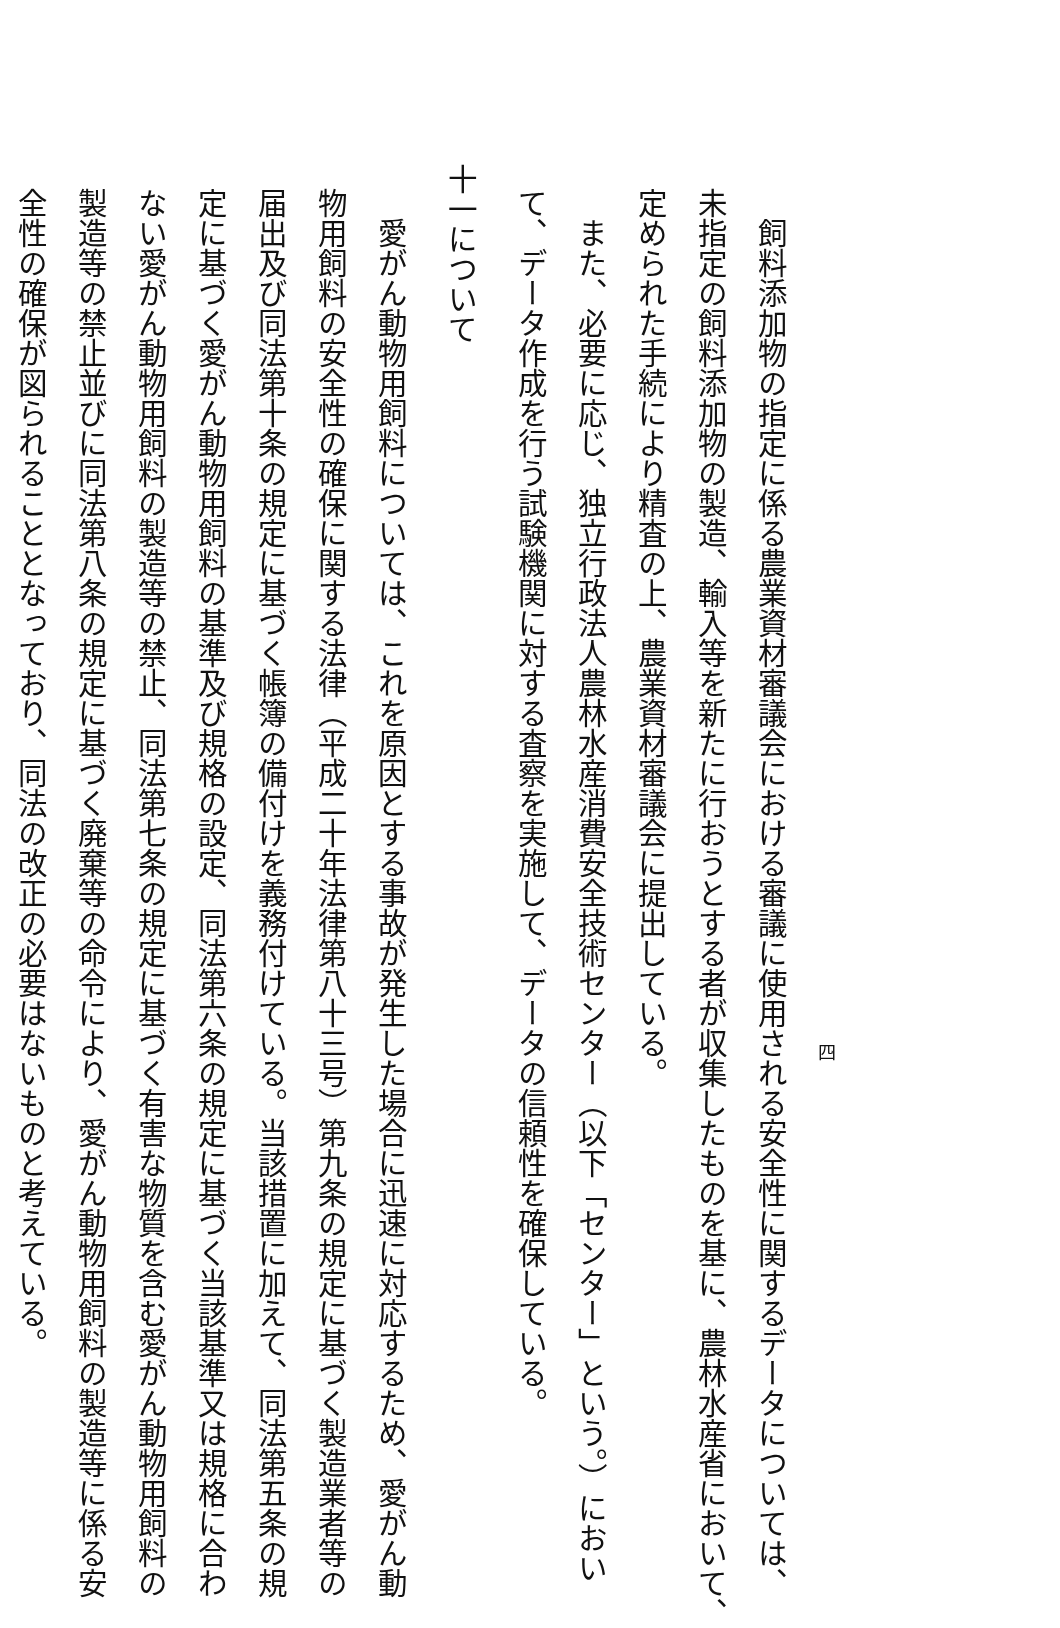四
　飼料添加物の指定に係る農業資材審議会における審議に使用される安全性に関するデータについては、
未指定の飼料添加物の製造、輸入等を新たに行おうとする者が収集したものを基に、農林水産省において、
定められた手続により精査の上、農業資材審議会に提出している。
　また、必要に応じ、独立行政法人農林水産消費安全技術センター（以下「センター」という。）におい
て、データ作成を行う試験機関に対する査察を実施して、データの信頼性を確保している。
十一について
　愛がん動物用飼料については、これを原因とする事故が発生した場合に迅速に対応するため、愛がん動
物用飼料の安全性の確保に関する法律（平成二十年法律第八十三号）第九条の規定に基づく製造業者等の
届出及び同法第十条の規定に基づく帳簿の備付けを義務付けている。当該措置に加えて、同法第五条の規
定に基づく愛がん動物用飼料の基準及び規格の設定、同法第六条の規定に基づく当該基準又は規格に合わ
ない愛がん動物用飼料の製造等の禁止、同法第七条の規定に基づく有害な物質を含む愛がん動物用飼料の
製造等の禁止並びに同法第八条の規定に基づく廃棄等の命令により、愛がん動物用飼料の製造等に係る安
全性の確保が図られることとなっており、同法の改正の必要はないものと考えている。